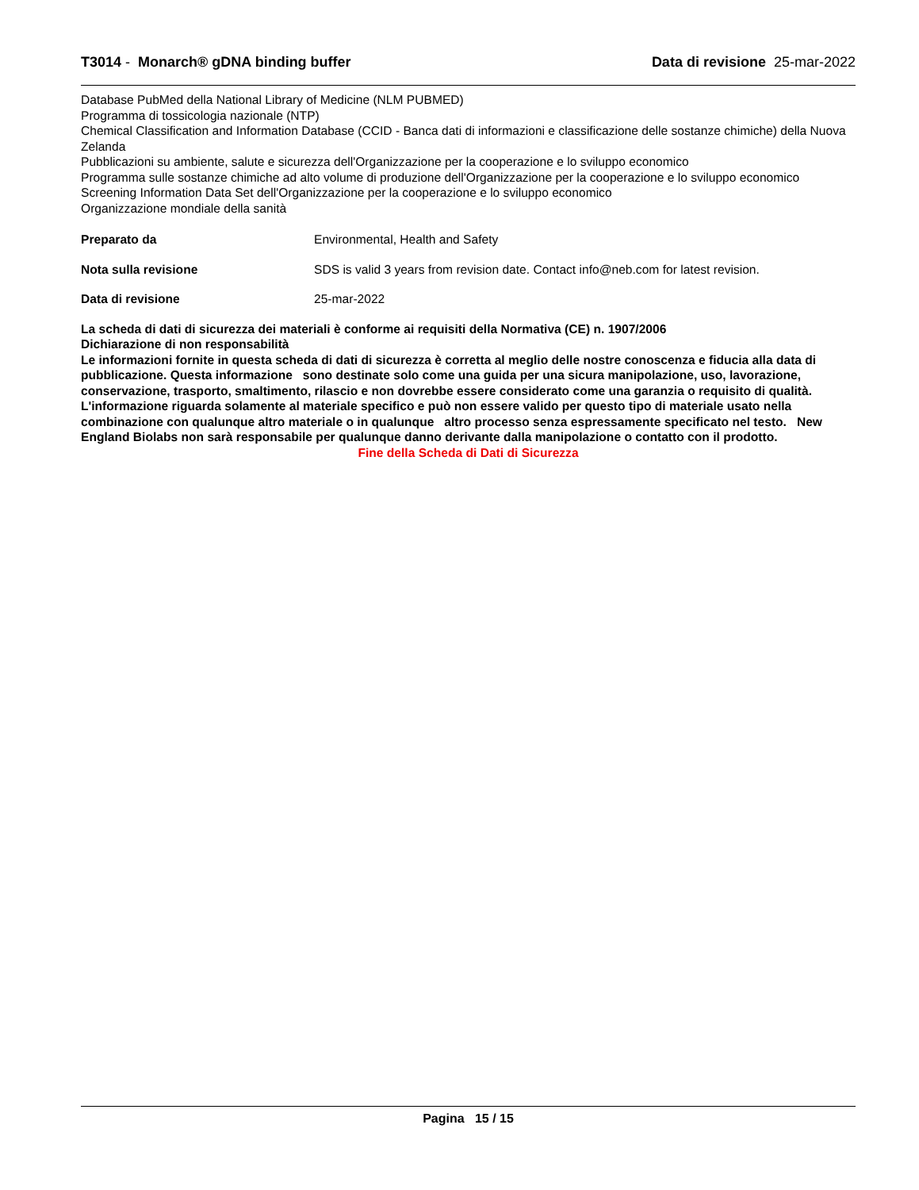T3014 - Monarch® gDNA binding buffer
Data di revisione 25-mar-2022
Database PubMed della National Library of Medicine (NLM PUBMED)
Programma di tossicologia nazionale (NTP)
Chemical Classification and Information Database (CCID - Banca dati di informazioni e classificazione delle sostanze chimiche) della Nuova Zelanda
Pubblicazioni su ambiente, salute e sicurezza dell'Organizzazione per la cooperazione e lo sviluppo economico
Programma sulle sostanze chimiche ad alto volume di produzione dell'Organizzazione per la cooperazione e lo sviluppo economico
Screening Information Data Set dell'Organizzazione per la cooperazione e lo sviluppo economico
Organizzazione mondiale della sanità
Preparato da Environmental, Health and Safety
Nota sulla revisione SDS is valid 3 years from revision date. Contact info@neb.com for latest revision.
Data di revisione 25-mar-2022
La scheda di dati di sicurezza dei materiali è conforme ai requisiti della Normativa (CE) n. 1907/2006
Dichiarazione di non responsabilità
Le informazioni fornite in questa scheda di dati di sicurezza è corretta al meglio delle nostre conoscenza e fiducia alla data di pubblicazione. Questa informazione sono destinate solo come una guida per una sicura manipolazione, uso, lavorazione, conservazione, trasporto, smaltimento, rilascio e non dovrebbe essere considerato come una garanzia o requisito di qualità. L'informazione riguarda solamente al materiale specifico e può non essere valido per questo tipo di materiale usato nella combinazione con qualunque altro materiale o in qualunque altro processo senza espressamente specificato nel testo. New England Biolabs non sarà responsabile per qualunque danno derivante dalla manipolazione o contatto con il prodotto.
Fine della Scheda di Dati di Sicurezza
Pagina 15 / 15